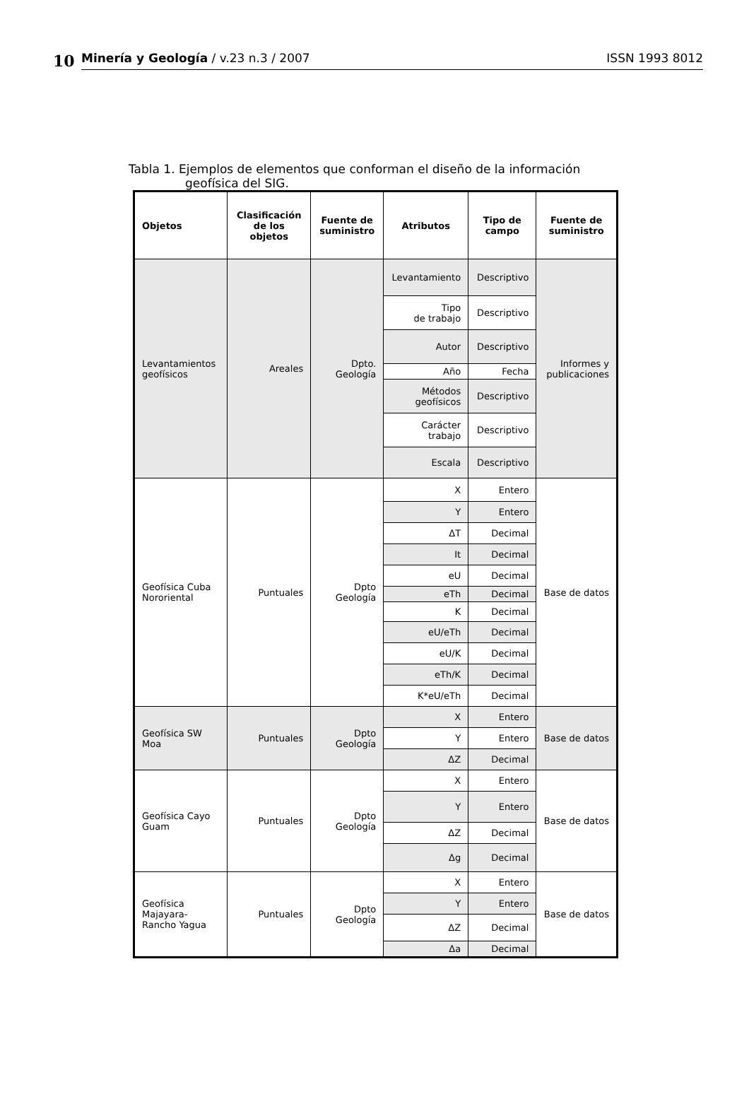10
Minería y Geología / v.23 n.3 / 2007 ISSN 1993 8012
Tabla 1. Ejemplos de elementos que conforman el diseño de la información
geofísica del SIG.
| Objetos | Clasificación de los objetos | Fuente de suministro | Atributos | Tipo de campo | Fuente de suministro |
| --- | --- | --- | --- | --- | --- |
| Levantamientos geofísicos | Areales | Dpto. Geología | Levantamiento | Descriptivo | Informes y publicaciones |
| | | | Tipo de trabajo | Descriptivo | |
| | | | Autor | Descriptivo | |
| | | | Año | Fecha | |
| | | | Métodos geofísicos | Descriptivo | |
| | | | Carácter trabajo | Descriptivo | |
| | | | Escala | Descriptivo | |
| Geofísica Cuba Nororiental | Puntuales | Dpto Geología | X | Entero | Base de datos |
| | | | Y | Entero | |
| | | | ΔT | Decimal | |
| | | | It | Decimal | |
| | | | eU | Decimal | |
| | | | eTh | Decimal | |
| | | | K | Decimal | |
| | | | eU/eTh | Decimal | |
| | | | eU/K | Decimal | |
| | | | eTh/K | Decimal | |
| | | | K*eU/eTh | Decimal | |
| Geofísica SW Moa | Puntuales | Dpto Geología | X | Entero | Base de datos |
| | | | Y | Entero | |
| | | | ΔZ | Decimal | |
| Geofísica Cayo Guam | Puntuales | Dpto Geología | X | Entero | Base de datos |
| | | | Y | Entero | |
| | | | ΔZ | Decimal | |
| | | | Δg | Decimal | |
| Geofísica Majayara-Rancho Yagua | Puntuales | Dpto Geología | X | Entero | Base de datos |
| | | | Y | Entero | |
| | | | ΔZ | Decimal | |
| | | | Δa | Decimal | |